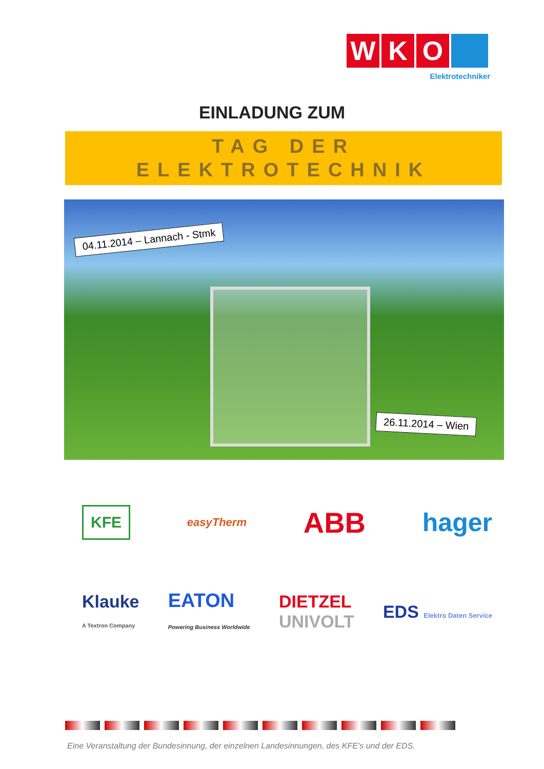W K O
Elektrotechniker
EINLADUNG ZUM
TAG DER
ELEKTROTECHNIK
04.11.2014 – Lannach - Stmk
26.11.2014 – Wien
KFE easyTherm ABB hager
Klauke
A Textron Company EATON
Powering Business Worldwide DIETZEL
UNIVOLT EDS Elektro Daten Service
Eine Veranstaltung der Bundesinnung, der einzelnen Landesinnungen, des KFE’s und der EDS.